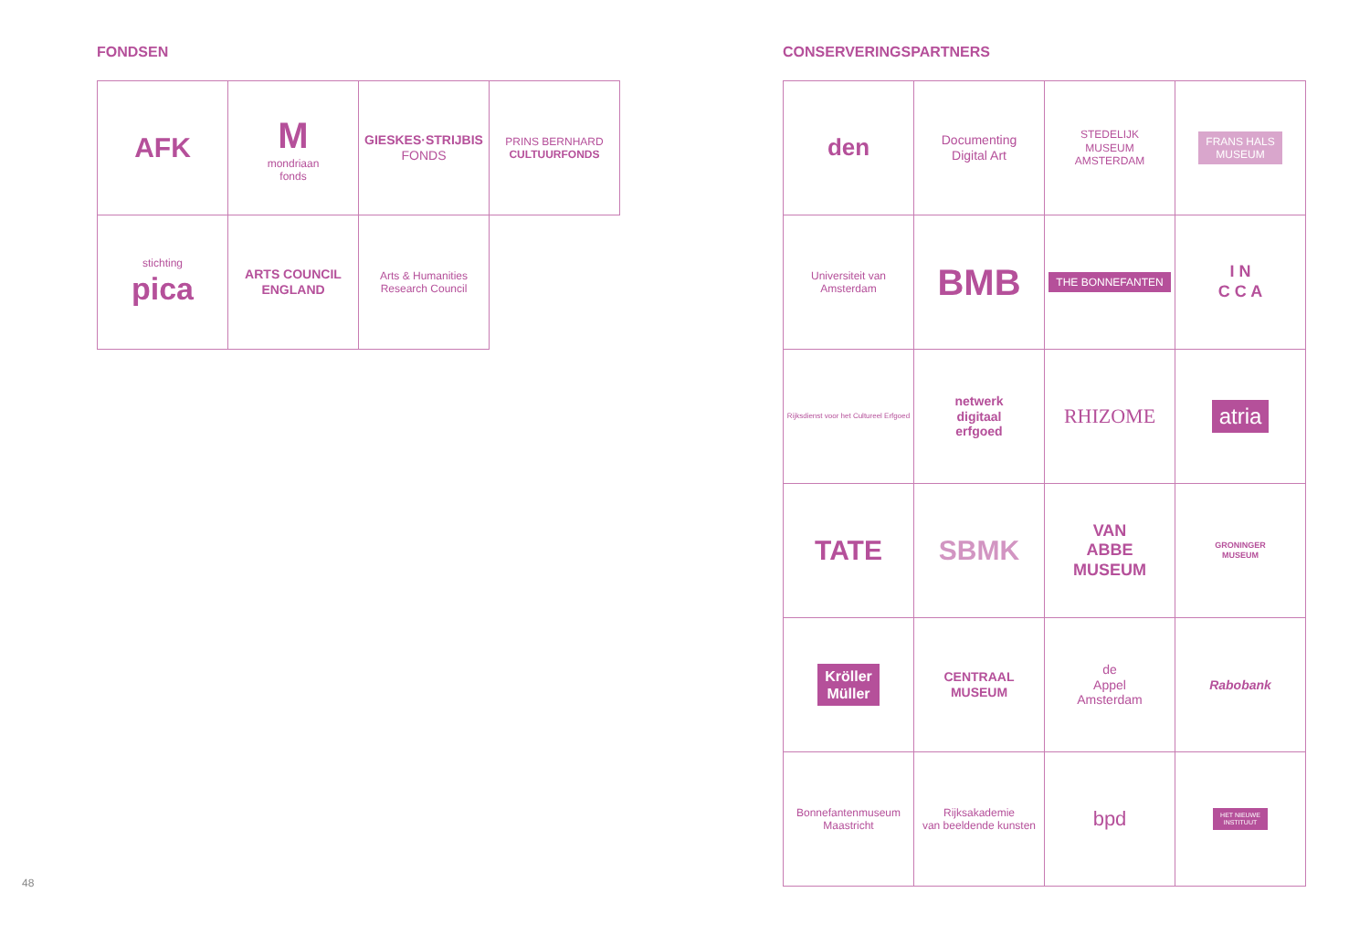FONDSEN
AFK
M
mondriaan
fonds
GIESKES·STRIJBIS
FONDS
PRINS BERNHARD
CULTUURFONDS
stichting
pica
ARTS COUNCIL
ENGLAND
Arts & Humanities
Research Council
CONSERVERINGSPARTNERS
den
Documenting
Digital Art
STEDELIJK
MUSEUM
AMSTERDAM
FRANS HALS
MUSEUM
Universiteit van Amsterdam
BMB
THE BONNEFANTEN
I N
C C A
Rijksdienst voor het Cultureel Erfgoed
netwerk
digitaal
erfgoed
RHIZOME
atria
TATE
SBMK
VAN
ABBE
MUSEUM
GRONINGER
MUSEUM
Kröller
Müller
CENTRAAL
MUSEUM
de
Appel
Amsterdam
Rabobank
Bonnefantenmuseum
Maastricht
Rijksakademie
van beeldende kunsten
bpd
HET NIEUWE
INSTITUUT
48